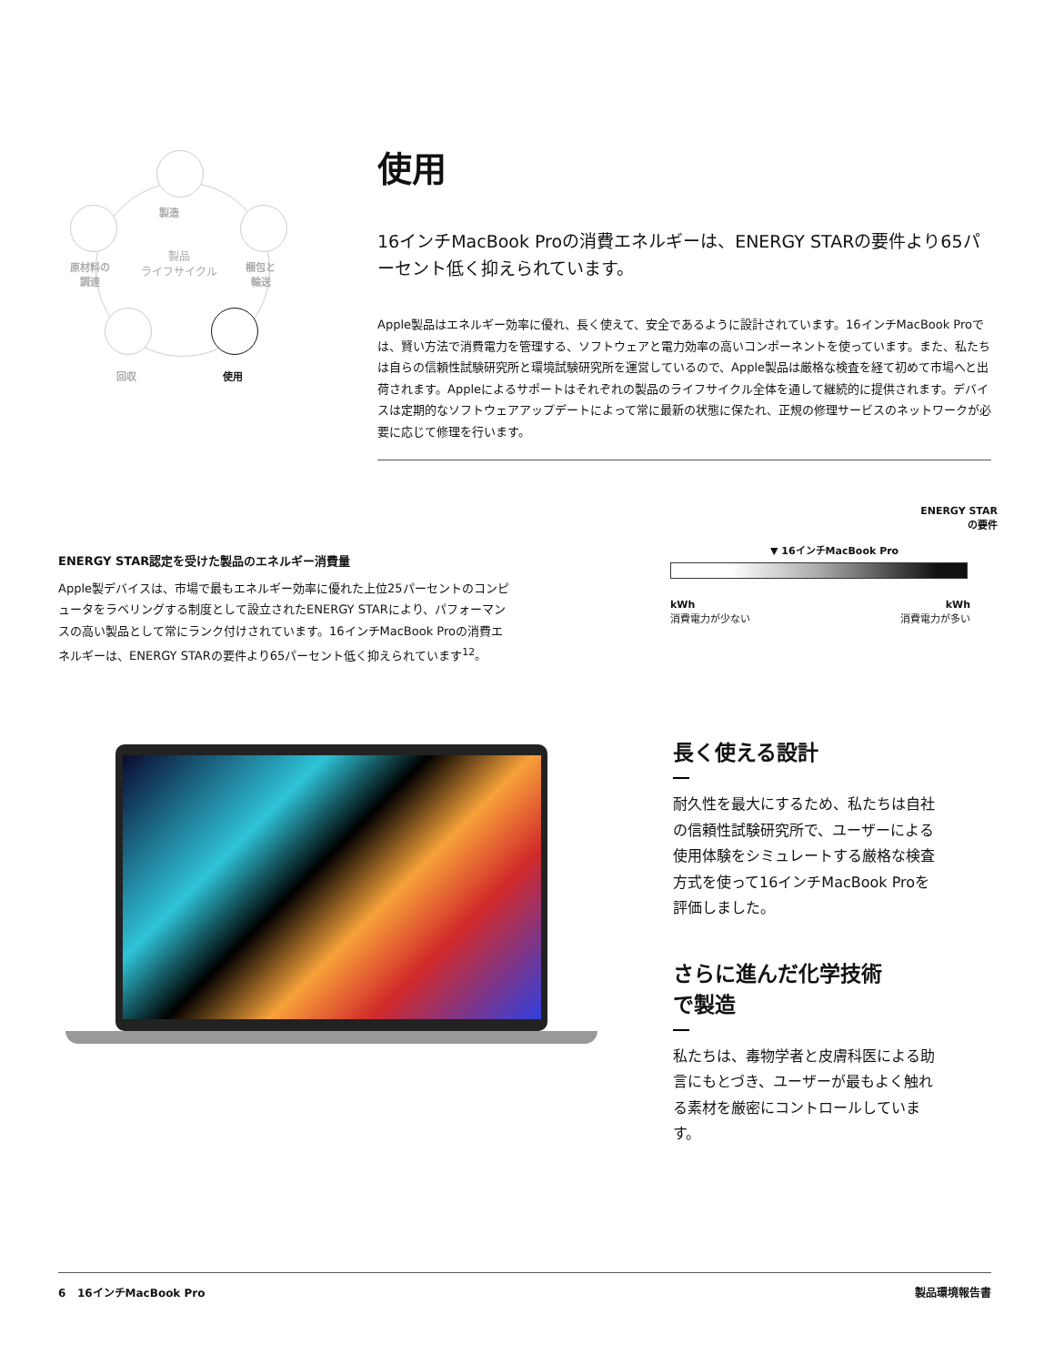製造
原材料の
調達
梱包と
輸送
製品
ライフサイクル
回収 使用
使用
16インチMacBook Proの消費エネルギーは、ENERGY STARの要件より65パーセント低く抑えられています。
Apple製品はエネルギー効率に優れ、長く使えて、安全であるように設計されています。16インチMacBook Proでは、賢い方法で消費電力を管理する、ソフトウェアと電力効率の高いコンポーネントを使っています。また、私たちは自らの信頼性試験研究所と環境試験研究所を運営しているので、Apple製品は厳格な検査を経て初めて市場へと出荷されます。Appleによるサポートはそれぞれの製品のライフサイクル全体を通して継続的に提供されます。デバイスは定期的なソフトウェアアップデートによって常に最新の状態に保たれ、正規の修理サービスのネットワークが必要に応じて修理を行います。
ENERGY STAR認定を受けた製品のエネルギー消費量
Apple製デバイスは、市場で最もエネルギー効率に優れた上位25パーセントのコンピュータをラベリングする制度として設立されたENERGY STARにより、パフォーマンスの高い製品として常にランク付けされています。16インチMacBook Proの消費エネルギーは、ENERGY STARの要件より65パーセント低く抑えられています<sup>12</sup>。
ENERGY STAR
の要件
▼ 16インチMacBook Pro
kWh
消費電力が少ない kWh
消費電力が多い
長く使える設計
耐久性を最大にするため、私たちは自社の信頼性試験研究所で、ユーザーによる使用体験をシミュレートする厳格な検査方式を使って16インチMacBook Proを評価しました。
さらに進んだ化学技術
で製造
私たちは、毒物学者と皮膚科医による助言にもとづき、ユーザーが最もよく触れる素材を厳密にコントロールしています。
6 16インチMacBook Pro 製品環境報告書